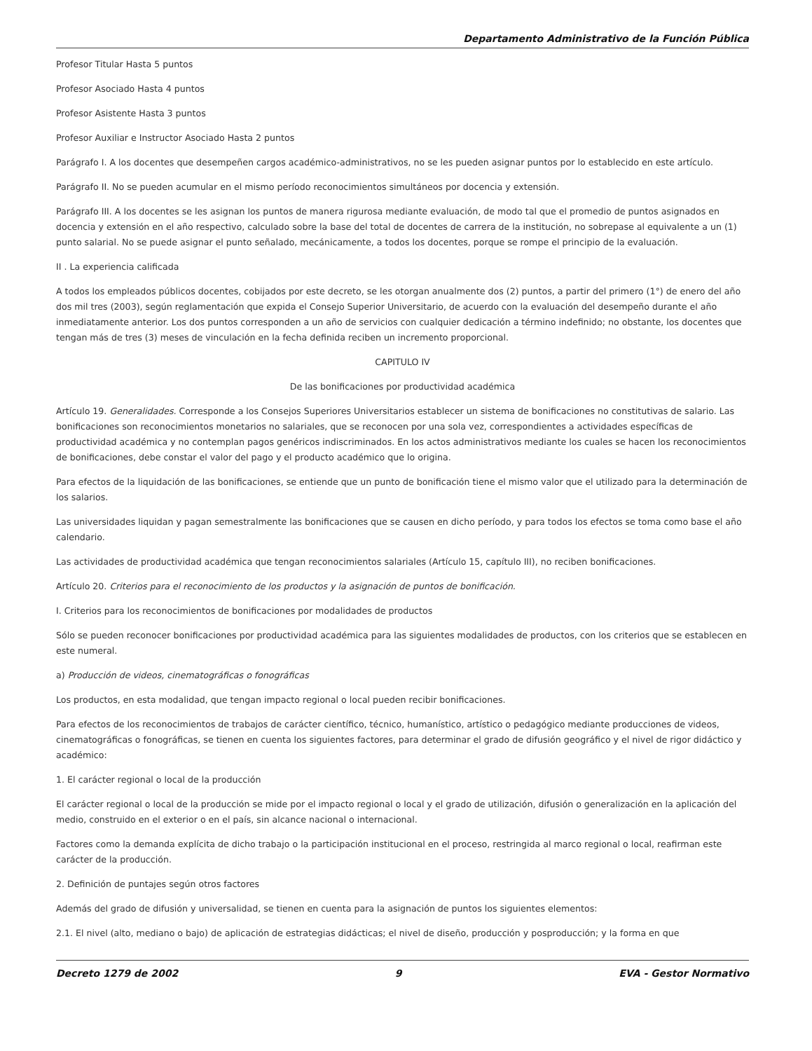Departamento Administrativo de la Función Pública
Profesor Titular Hasta 5 puntos
Profesor Asociado Hasta 4 puntos
Profesor Asistente Hasta 3 puntos
Profesor Auxiliar e Instructor Asociado Hasta 2 puntos
Parágrafo I. A los docentes que desempeñen cargos académico-administrativos, no se les pueden asignar puntos por lo establecido en este artículo.
Parágrafo II. No se pueden acumular en el mismo período reconocimientos simultáneos por docencia y extensión.
Parágrafo III. A los docentes se les asignan los puntos de manera rigurosa mediante evaluación, de modo tal que el promedio de puntos asignados en docencia y extensión en el año respectivo, calculado sobre la base del total de docentes de carrera de la institución, no sobrepase al equivalente a un (1) punto salarial. No se puede asignar el punto señalado, mecánicamente, a todos los docentes, porque se rompe el principio de la evaluación.
II . La experiencia calificada
A todos los empleados públicos docentes, cobijados por este decreto, se les otorgan anualmente dos (2) puntos, a partir del primero (1°) de enero del año dos mil tres (2003), según reglamentación que expida el Consejo Superior Universitario, de acuerdo con la evaluación del desempeño durante el año inmediatamente anterior. Los dos puntos corresponden a un año de servicios con cualquier dedicación a término indefinido; no obstante, los docentes que tengan más de tres (3) meses de vinculación en la fecha definida reciben un incremento proporcional.
CAPITULO IV
De las bonificaciones por productividad académica
Artículo 19. Generalidades. Corresponde a los Consejos Superiores Universitarios establecer un sistema de bonificaciones no constitutivas de salario. Las bonificaciones son reconocimientos monetarios no salariales, que se reconocen por una sola vez, correspondientes a actividades específicas de productividad académica y no contemplan pagos genéricos indiscriminados. En los actos administrativos mediante los cuales se hacen los reconocimientos de bonificaciones, debe constar el valor del pago y el producto académico que lo origina.
Para efectos de la liquidación de las bonificaciones, se entiende que un punto de bonificación tiene el mismo valor que el utilizado para la determinación de los salarios.
Las universidades liquidan y pagan semestralmente las bonificaciones que se causen en dicho período, y para todos los efectos se toma como base el año calendario.
Las actividades de productividad académica que tengan reconocimientos salariales (Artículo 15, capítulo III), no reciben bonificaciones.
Artículo 20. Criterios para el reconocimiento de los productos y la asignación de puntos de bonificación.
I. Criterios para los reconocimientos de bonificaciones por modalidades de productos
Sólo se pueden reconocer bonificaciones por productividad académica para las siguientes modalidades de productos, con los criterios que se establecen en este numeral.
a) Producción de videos, cinematográficas o fonográficas
Los productos, en esta modalidad, que tengan impacto regional o local pueden recibir bonificaciones.
Para efectos de los reconocimientos de trabajos de carácter científico, técnico, humanístico, artístico o pedagógico mediante producciones de videos, cinematográficas o fonográficas, se tienen en cuenta los siguientes factores, para determinar el grado de difusión geográfico y el nivel de rigor didáctico y académico:
1. El carácter regional o local de la producción
El carácter regional o local de la producción se mide por el impacto regional o local y el grado de utilización, difusión o generalización en la aplicación del medio, construido en el exterior o en el país, sin alcance nacional o internacional.
Factores como la demanda explícita de dicho trabajo o la participación institucional en el proceso, restringida al marco regional o local, reafirman este carácter de la producción.
2. Definición de puntajes según otros factores
Además del grado de difusión y universalidad, se tienen en cuenta para la asignación de puntos los siguientes elementos:
2.1. El nivel (alto, mediano o bajo) de aplicación de estrategias didácticas; el nivel de diseño, producción y posproducción; y la forma en que
Decreto 1279 de 2002 9 EVA - Gestor Normativo